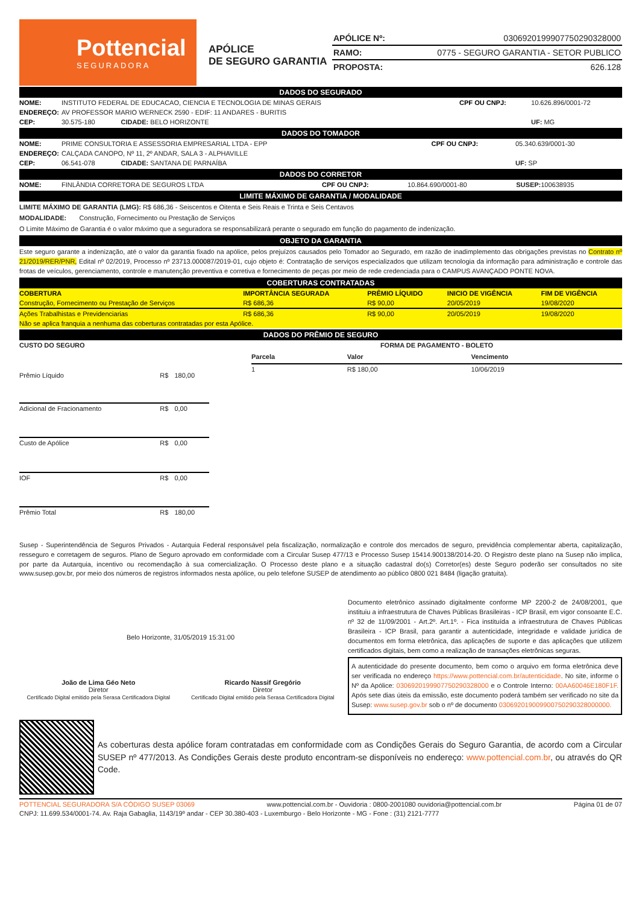Pottencial
SEGURADORA
APÓLICE
DE SEGURO GARANTIA
APÓLICE Nº: 030692019990775029032800​0
RAMO: 0775 - SEGURO GARANTIA - SETOR PUBLICO
PROPOSTA: 626.128
DADOS DO SEGURADO
| NOME: | INSTITUTO FEDERAL DE EDUCACAO, CIENCIA E TECNOLOGIA DE MINAS GERAIS | CPF OU CNPJ: | 10.626.896/0001-72 |
| ENDEREÇO: | AV PROFESSOR MARIO WERNECK 2590 - EDIF: 11 ANDARES - BURITIS | | |
| CEP: | 30.575-180 CIDADE: BELO HORIZONTE | | UF: MG |
DADOS DO TOMADOR
| NOME: | PRIME CONSULTORIA E ASSESSORIA EMPRESARIAL LTDA - EPP | CPF OU CNPJ: | 05.340.639/0001-30 |
| ENDEREÇO: | CALÇADA CANOPO, Nº 11, 2º ANDAR, SALA 3 - ALPHAVILLE | | |
| CEP: | 06.541-078 CIDADE: SANTANA DE PARNAÍBA | | UF: SP |
DADOS DO CORRETOR
| NOME: | FINLÂNDIA CORRETORA DE SEGUROS LTDA | CPF OU CNPJ: | 10.864.690/0001-80 | SUSEP: 100638935 |
LIMITE MÁXIMO DE GARANTIA / MODALIDADE
LIMITE MÁXIMO DE GARANTIA (LMG): R$ 686,36 - Seiscentos e Oitenta e Seis Reais e Trinta e Seis Centavos
MODALIDADE: Construção, Fornecimento ou Prestação de Serviços
O Limite Máximo de Garantia é o valor máximo que a seguradora se responsabilizará perante o segurado em função do pagamento de indenização.
OBJETO DA GARANTIA
Este seguro garante a indenização, até o valor da garantia fixado na apólice, pelos prejuízos causados pelo Tomador ao Segurado, em razão de inadimplemento das obrigações previstas no Contrato nº 21/2019/RER/PNR, Edital nº 02/2019, Processo nº 23713.000087/2019-01, cujo objeto é: Contratação de serviços especializados que utilizam tecnologia da informação para administração e controle das frotas de veículos, gerenciamento, controle e manutenção preventiva e corretiva e fornecimento de peças por meio de rede credenciada para o CAMPUS AVANÇADO PONTE NOVA.
COBERTURAS CONTRATADAS
| COBERTURA | IMPORTÂNCIA SEGURADA | PRÊMIO LÍQUIDO | INICIO DE VIGÊNCIA | FIM DE VIGÊNCIA |
| --- | --- | --- | --- | --- |
| Construção, Fornecimento ou Prestação de Serviços | R$ 686,36 | R$ 90,00 | 20/05/2019 | 19/08/2020 |
| Ações Trabalhistas e Previdenciarias | R$ 686,36 | R$ 90,00 | 20/05/2019 | 19/08/2020 |
| Não se aplica franquia a nenhuma das coberturas contratadas por esta Apólice. | | | | |
DADOS DO PRÊMIO DE SEGURO
| CUSTO DO SEGURO | | |
| --- | --- | --- |
| Prêmio Líquido | R$ | 180,00 |
| Adicional de Fracionamento | R$ | 0,00 |
| Custo de Apólice | R$ | 0,00 |
| IOF | R$ | 0,00 |
| Prêmio Total | R$ | 180,00 |
| FORMA DE PAGAMENTO - BOLETO | | |
| --- | --- | --- |
| Parcela | Valor | Vencimento |
| 1 | R$ 180,00 | 10/06/2019 |
Susep - Superintendência de Seguros Privados - Autarquia Federal responsável pela fiscalização, normalização e controle dos mercados de seguro, previdência complementar aberta, capitalização, resseguro e corretagem de seguros. Plano de Seguro aprovado em conformidade com a Circular Susep 477/13 e Processo Susep 15414.900138/2014-20. O Registro deste plano na Susep não implica, por parte da Autarquia, incentivo ou recomendação à sua comercialização. O Processo deste plano e a situação cadastral do(s) Corretor(es) deste Seguro poderão ser consultados no site www.susep.gov.br, por meio dos números de registros informados nesta apólice, ou pelo telefone SUSEP de atendimento ao público 0800 021 8484 (ligação gratuita).
Belo Horizonte, 31/05/2019 15:31:00
João de Lima Géo Neto
Diretor
Certificado Digital emitido pela Serasa Certificadora Digital
Ricardo Nassif Gregório
Diretor
Certificado Digital emitido pela Serasa Certificadora Digital
Documento eletrônico assinado digitalmente conforme MP 2200-2 de 24/08/2001, que instituiu a infraestrutura de Chaves Públicas Brasileiras - ICP Brasil, em vigor consoante E.C. nº 32 de 11/09/2001 - Art.2º. Art.1º. - Fica instituída a infraestrutura de Chaves Públicas Brasileira - ICP Brasil, para garantir a autenticidade, integridade e validade jurídica de documentos em forma eletrônica, das aplicações de suporte e das aplicações que utilizem certificados digitais, bem como a realização de transações eletrônicas seguras.
A autenticidade do presente documento, bem como o arquivo em forma eletrônica deve ser verificada no endereço https://www.pottencial.com.br/autenticidade. No site, informe o Nº da Apólice: 0306920199907750290328000 e o Controle Interno: 00AA60046E180F1F. Após sete dias úteis da emissão, este documento poderá também ser verificado no site da Susep: www.susep.gov.br sob o nº de documento 030692019009900750290328000000.
As coberturas desta apólice foram contratadas em conformidade com as Condições Gerais do Seguro Garantia, de acordo com a Circular SUSEP nº 477/2013. As Condições Gerais deste produto encontram-se disponíveis no endereço: www.pottencial.com.br, ou através do QR Code.
POTTENCIAL SEGURADORA S/A CÓDIGO SUSEP 03069 www.pottencial.com.br - Ouvidoria : 0800-2001080 ouvidoria@pottencial.com.br Página 01 de 07
CNPJ: 11.699.534/0001-74. Av. Raja Gabaglia, 1143/19º andar - CEP 30.380-403 - Luxemburgo - Belo Horizonte - MG - Fone : (31) 2121-7777